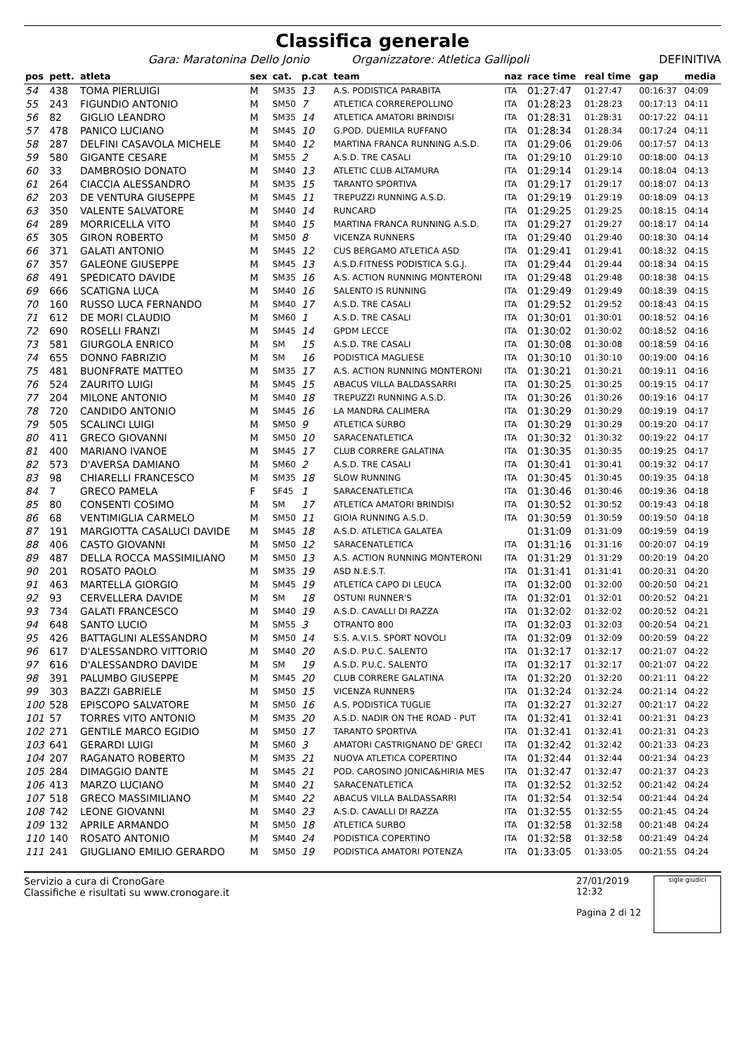Classifica generale
Gara: Maratonina Dello Jonio Organizzatore: Atletica Gallipoli DEFINITIVA
| pos | pett. | atleta | sex | cat. | p.cat | team | naz | race time | real time | gap | media |
| --- | --- | --- | --- | --- | --- | --- | --- | --- | --- | --- | --- |
| 54 | 438 | TOMA PIERLUIGI | M | SM35 | 13 | A.S. PODISTICA PARABITA | ITA | 01:27:47 | 01:27:47 | 00:16:37 | 04:09 |
| 55 | 243 | FIGUNDIO ANTONIO | M | SM50 | 7 | ATLETICA CORREREPOLLINO | ITA | 01:28:23 | 01:28:23 | 00:17:13 | 04:11 |
| 56 | 82 | GIGLIO LEANDRO | M | SM35 | 14 | ATLETICA AMATORI BRINDISI | ITA | 01:28:31 | 01:28:31 | 00:17:22 | 04:11 |
| 57 | 478 | PANICO LUCIANO | M | SM45 | 10 | G.POD. DUEMILA RUFFANO | ITA | 01:28:34 | 01:28:34 | 00:17:24 | 04:11 |
| 58 | 287 | DELFINI CASAVOLA MICHELE | M | SM40 | 12 | MARTINA FRANCA RUNNING A.S.D. | ITA | 01:29:06 | 01:29:06 | 00:17:57 | 04:13 |
| 59 | 580 | GIGANTE CESARE | M | SM55 | 2 | A.S.D. TRE CASALI | ITA | 01:29:10 | 01:29:10 | 00:18:00 | 04:13 |
| 60 | 33 | DAMBROSIO DONATO | M | SM40 | 13 | ATLETIC CLUB ALTAMURA | ITA | 01:29:14 | 01:29:14 | 00:18:04 | 04:13 |
| 61 | 264 | CIACCIA ALESSANDRO | M | SM35 | 15 | TARANTO SPORTIVA | ITA | 01:29:17 | 01:29:17 | 00:18:07 | 04:13 |
| 62 | 203 | DE VENTURA GIUSEPPE | M | SM45 | 11 | TREPUZZI RUNNING A.S.D. | ITA | 01:29:19 | 01:29:19 | 00:18:09 | 04:13 |
| 63 | 350 | VALENTE SALVATORE | M | SM40 | 14 | RUNCARD | ITA | 01:29:25 | 01:29:25 | 00:18:15 | 04:14 |
| 64 | 289 | MORRICELLA VITO | M | SM40 | 15 | MARTINA FRANCA RUNNING A.S.D. | ITA | 01:29:27 | 01:29:27 | 00:18:17 | 04:14 |
| 65 | 305 | GIRON ROBERTO | M | SM50 | 8 | VICENZA RUNNERS | ITA | 01:29:40 | 01:29:40 | 00:18:30 | 04:14 |
| 66 | 371 | GALATI ANTONIO | M | SM45 | 12 | CUS BERGAMO ATLETICA ASD | ITA | 01:29:41 | 01:29:41 | 00:18:32 | 04:15 |
| 67 | 357 | GALEONE GIUSEPPE | M | SM45 | 13 | A.S.D.FITNESS PODISTICA S.G.J. | ITA | 01:29:44 | 01:29:44 | 00:18:34 | 04:15 |
| 68 | 491 | SPEDICATO DAVIDE | M | SM35 | 16 | A.S. ACTION RUNNING MONTERONI | ITA | 01:29:48 | 01:29:48 | 00:18:38 | 04:15 |
| 69 | 666 | SCATIGNA LUCA | M | SM40 | 16 | SALENTO IS RUNNING | ITA | 01:29:49 | 01:29:49 | 00:18:39 | 04:15 |
| 70 | 160 | RUSSO LUCA FERNANDO | M | SM40 | 17 | A.S.D. TRE CASALI | ITA | 01:29:52 | 01:29:52 | 00:18:43 | 04:15 |
| 71 | 612 | DE MORI CLAUDIO | M | SM60 | 1 | A.S.D. TRE CASALI | ITA | 01:30:01 | 01:30:01 | 00:18:52 | 04:16 |
| 72 | 690 | ROSELLI FRANZI | M | SM45 | 14 | GPDM LECCE | ITA | 01:30:02 | 01:30:02 | 00:18:52 | 04:16 |
| 73 | 581 | GIURGOLA ENRICO | M | SM | 15 | A.S.D. TRE CASALI | ITA | 01:30:08 | 01:30:08 | 00:18:59 | 04:16 |
| 74 | 655 | DONNO FABRIZIO | M | SM | 16 | PODISTICA MAGLIESE | ITA | 01:30:10 | 01:30:10 | 00:19:00 | 04:16 |
| 75 | 481 | BUONFRATE MATTEO | M | SM35 | 17 | A.S. ACTION RUNNING MONTERONI | ITA | 01:30:21 | 01:30:21 | 00:19:11 | 04:16 |
| 76 | 524 | ZAURITO LUIGI | M | SM45 | 15 | ABACUS VILLA BALDASSARRI | ITA | 01:30:25 | 01:30:25 | 00:19:15 | 04:17 |
| 77 | 204 | MILONE ANTONIO | M | SM40 | 18 | TREPUZZI RUNNING A.S.D. | ITA | 01:30:26 | 01:30:26 | 00:19:16 | 04:17 |
| 78 | 720 | CANDIDO ANTONIO | M | SM45 | 16 | LA MANDRA CALIMERA | ITA | 01:30:29 | 01:30:29 | 00:19:19 | 04:17 |
| 79 | 505 | SCALINCI LUIGI | M | SM50 | 9 | ATLETICA SURBO | ITA | 01:30:29 | 01:30:29 | 00:19:20 | 04:17 |
| 80 | 411 | GRECO GIOVANNI | M | SM50 | 10 | SARACENATLETICA | ITA | 01:30:32 | 01:30:32 | 00:19:22 | 04:17 |
| 81 | 400 | MARIANO IVANOE | M | SM45 | 17 | CLUB CORRERE GALATINA | ITA | 01:30:35 | 01:30:35 | 00:19:25 | 04:17 |
| 82 | 573 | D'AVERSA DAMIANO | M | SM60 | 2 | A.S.D. TRE CASALI | ITA | 01:30:41 | 01:30:41 | 00:19:32 | 04:17 |
| 83 | 98 | CHIARELLI FRANCESCO | M | SM35 | 18 | SLOW RUNNING | ITA | 01:30:45 | 01:30:45 | 00:19:35 | 04:18 |
| 84 | 7 | GRECO PAMELA | F | SF45 | 1 | SARACENATLETICA | ITA | 01:30:46 | 01:30:46 | 00:19:36 | 04:18 |
| 85 | 80 | CONSENTI COSIMO | M | SM | 17 | ATLETICA AMATORI BRINDISI | ITA | 01:30:52 | 01:30:52 | 00:19:43 | 04:18 |
| 86 | 68 | VENTIMIGLIA CARMELO | M | SM50 | 11 | GIOIA RUNNING A.S.D. | ITA | 01:30:59 | 01:30:59 | 00:19:50 | 04:18 |
| 87 | 191 | MARGIOTTA CASALUCI DAVIDE | M | SM45 | 18 | A.S.D. ATLETICA GALATEA | | 01:31:09 | 01:31:09 | 00:19:59 | 04:19 |
| 88 | 406 | CASTO GIOVANNI | M | SM50 | 12 | SARACENATLETICA | ITA | 01:31:16 | 01:31:16 | 00:20:07 | 04:19 |
| 89 | 487 | DELLA ROCCA MASSIMILIANO | M | SM50 | 13 | A.S. ACTION RUNNING MONTERONI | ITA | 01:31:29 | 01:31:29 | 00:20:19 | 04:20 |
| 90 | 201 | ROSATO PAOLO | M | SM35 | 19 | ASD N.E.S.T. | ITA | 01:31:41 | 01:31:41 | 00:20:31 | 04:20 |
| 91 | 463 | MARTELLA GIORGIO | M | SM45 | 19 | ATLETICA CAPO DI LEUCA | ITA | 01:32:00 | 01:32:00 | 00:20:50 | 04:21 |
| 92 | 93 | CERVELLERA DAVIDE | M | SM | 18 | OSTUNI RUNNER'S | ITA | 01:32:01 | 01:32:01 | 00:20:52 | 04:21 |
| 93 | 734 | GALATI FRANCESCO | M | SM40 | 19 | A.S.D. CAVALLI DI RAZZA | ITA | 01:32:02 | 01:32:02 | 00:20:52 | 04:21 |
| 94 | 648 | SANTO LUCIO | M | SM55 | 3 | OTRANTO 800 | ITA | 01:32:03 | 01:32:03 | 00:20:54 | 04:21 |
| 95 | 426 | BATTAGLINI ALESSANDRO | M | SM50 | 14 | S.S. A.V.I.S. SPORT NOVOLI | ITA | 01:32:09 | 01:32:09 | 00:20:59 | 04:22 |
| 96 | 617 | D'ALESSANDRO VITTORIO | M | SM40 | 20 | A.S.D. P.U.C. SALENTO | ITA | 01:32:17 | 01:32:17 | 00:21:07 | 04:22 |
| 97 | 616 | D'ALESSANDRO DAVIDE | M | SM | 19 | A.S.D. P.U.C. SALENTO | ITA | 01:32:17 | 01:32:17 | 00:21:07 | 04:22 |
| 98 | 391 | PALUMBO GIUSEPPE | M | SM45 | 20 | CLUB CORRERE GALATINA | ITA | 01:32:20 | 01:32:20 | 00:21:11 | 04:22 |
| 99 | 303 | BAZZI GABRIELE | M | SM50 | 15 | VICENZA RUNNERS | ITA | 01:32:24 | 01:32:24 | 00:21:14 | 04:22 |
| 100 | 528 | EPISCOPO SALVATORE | M | SM50 | 16 | A.S. PODISTICA TUGLIE | ITA | 01:32:27 | 01:32:27 | 00:21:17 | 04:22 |
| 101 | 57 | TORRES VITO ANTONIO | M | SM35 | 20 | A.S.D. NADIR ON THE ROAD - PUT | ITA | 01:32:41 | 01:32:41 | 00:21:31 | 04:23 |
| 102 | 271 | GENTILE MARCO EGIDIO | M | SM50 | 17 | TARANTO SPORTIVA | ITA | 01:32:41 | 01:32:41 | 00:21:31 | 04:23 |
| 103 | 641 | GERARDI LUIGI | M | SM60 | 3 | AMATORI CASTRIGNANO DE' GRECI | ITA | 01:32:42 | 01:32:42 | 00:21:33 | 04:23 |
| 104 | 207 | RAGANATO ROBERTO | M | SM35 | 21 | NUOVA ATLETICA COPERTINO | ITA | 01:32:44 | 01:32:44 | 00:21:34 | 04:23 |
| 105 | 284 | DIMAGGIO DANTE | M | SM45 | 21 | POD. CAROSINO JONICA&HIRIA MES | ITA | 01:32:47 | 01:32:47 | 00:21:37 | 04:23 |
| 106 | 413 | MARZO LUCIANO | M | SM40 | 21 | SARACENATLETICA | ITA | 01:32:52 | 01:32:52 | 00:21:42 | 04:24 |
| 107 | 518 | GRECO MASSIMILIANO | M | SM40 | 22 | ABACUS VILLA BALDASSARRI | ITA | 01:32:54 | 01:32:54 | 00:21:44 | 04:24 |
| 108 | 742 | LEONE GIOVANNI | M | SM40 | 23 | A.S.D. CAVALLI DI RAZZA | ITA | 01:32:55 | 01:32:55 | 00:21:45 | 04:24 |
| 109 | 132 | APRILE ARMANDO | M | SM50 | 18 | ATLETICA SURBO | ITA | 01:32:58 | 01:32:58 | 00:21:48 | 04:24 |
| 110 | 140 | ROSATO ANTONIO | M | SM40 | 24 | PODISTICA COPERTINO | ITA | 01:32:58 | 01:32:58 | 00:21:49 | 04:24 |
| 111 | 241 | GIUGLIANO EMILIO GERARDO | M | SM50 | 19 | PODISTICA AMATORI POTENZA | ITA | 01:33:05 | 01:33:05 | 00:21:55 | 04:24 |
Servizio a cura di CronoGare
Classifiche e risultati su www.cronogare.it
27/01/2019 12:32
Pagina 2 di 12
sigle giudici